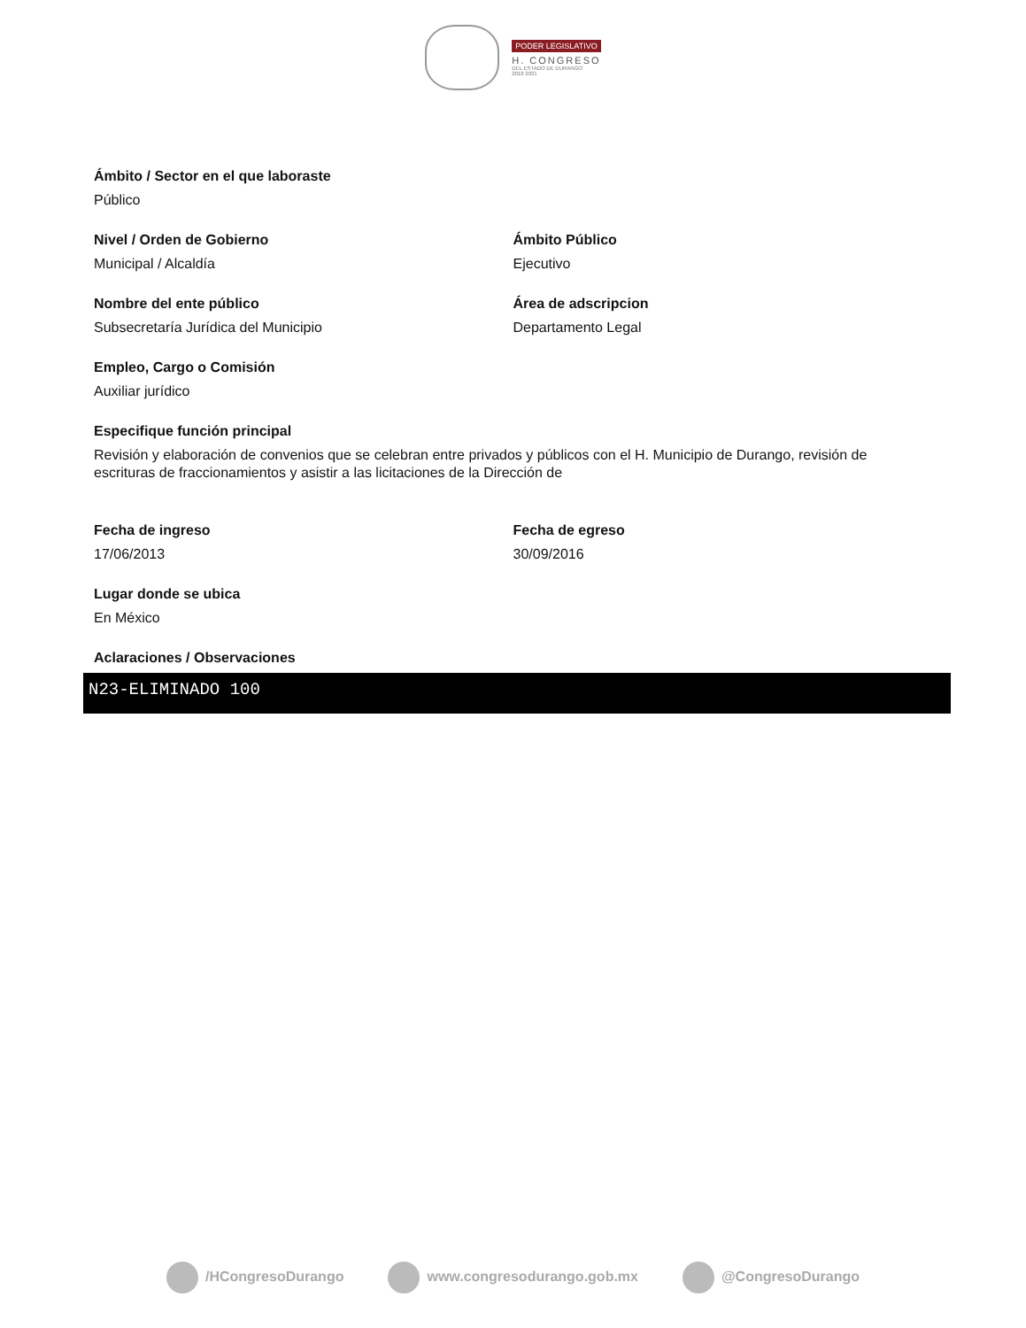PODER LEGISLATIVO
H. CONGRESO
DEL ESTADO DE DURANGO
2018 2021
Ámbito / Sector en el que laboraste
Público
Nivel / Orden de Gobierno
Municipal / Alcaldía
Ámbito Público
Ejecutivo
Nombre del ente público
Subsecretaría Jurídica del Municipio
Área de adscripcion
Departamento Legal
Empleo, Cargo o Comisión
Auxiliar jurídico
Especifique función principal
Revisión y elaboración de convenios que se celebran entre privados y públicos con el H. Municipio de Durango, revisión de escrituras de fraccionamientos y asistir a las licitaciones de la Dirección de
Fecha de ingreso
17/06/2013
Fecha de egreso
30/09/2016
Lugar donde se ubica
En México
Aclaraciones / Observaciones
N23-ELIMINADO 100
/HCongresoDurango www.congresodurango.gob.mx @CongresoDurango